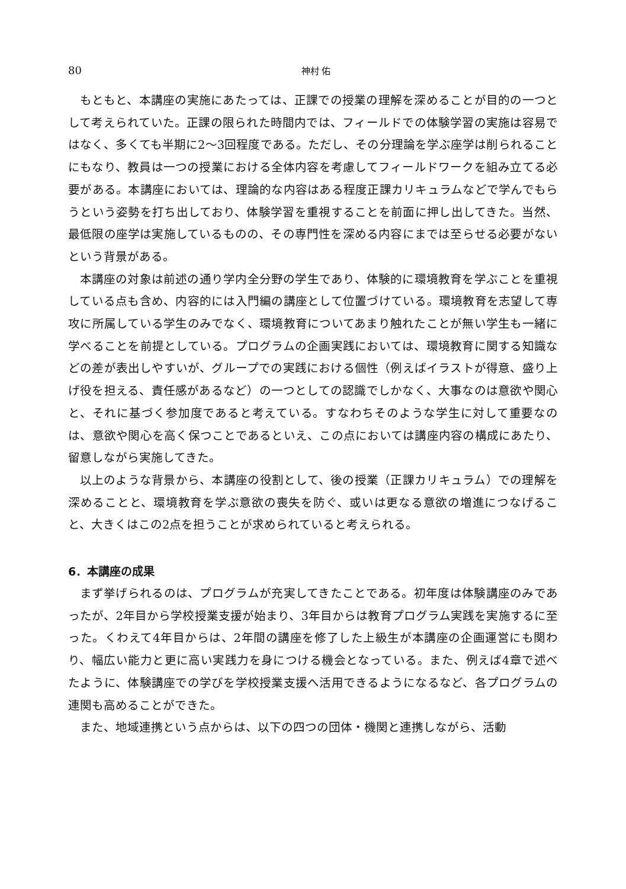80 神村 佑
もともと、本講座の実施にあたっては、正課での授業の理解を深めることが目的の一つとして考えられていた。正課の限られた時間内では、フィールドでの体験学習の実施は容易ではなく、多くても半期に2〜3回程度である。ただし、その分理論を学ぶ座学は削られることにもなり、教員は一つの授業における全体内容を考慮してフィールドワークを組み立てる必要がある。本講座においては、理論的な内容はある程度正課カリキュラムなどで学んでもらうという姿勢を打ち出しており、体験学習を重視することを前面に押し出してきた。当然、最低限の座学は実施しているものの、その専門性を深める内容にまでは至らせる必要がないという背景がある。
本講座の対象は前述の通り学内全分野の学生であり、体験的に環境教育を学ぶことを重視している点も含め、内容的には入門編の講座として位置づけている。環境教育を志望して専攻に所属している学生のみでなく、環境教育についてあまり触れたことが無い学生も一緒に学べることを前提としている。プログラムの企画実践においては、環境教育に関する知識などの差が表出しやすいが、グループでの実践における個性（例えばイラストが得意、盛り上げ役を担える、責任感があるなど）の一つとしての認識でしかなく、大事なのは意欲や関心と、それに基づく参加度であると考えている。すなわちそのような学生に対して重要なのは、意欲や関心を高く保つことであるといえ、この点においては講座内容の構成にあたり、留意しながら実施してきた。
以上のような背景から、本講座の役割として、後の授業（正課カリキュラム）での理解を深めることと、環境教育を学ぶ意欲の喪失を防ぐ、或いは更なる意欲の増進につなげること、大きくはこの2点を担うことが求められていると考えられる。
6．本講座の成果
まず挙げられるのは、プログラムが充実してきたことである。初年度は体験講座のみであったが、2年目から学校授業支援が始まり、3年目からは教育プログラム実践を実施するに至った。くわえて4年目からは、2年間の講座を修了した上級生が本講座の企画運営にも関わり、幅広い能力と更に高い実践力を身につける機会となっている。また、例えば4章で述べたように、体験講座での学びを学校授業支援へ活用できるようになるなど、各プログラムの連関も高めることができた。
また、地域連携という点からは、以下の四つの団体・機関と連携しながら、活動